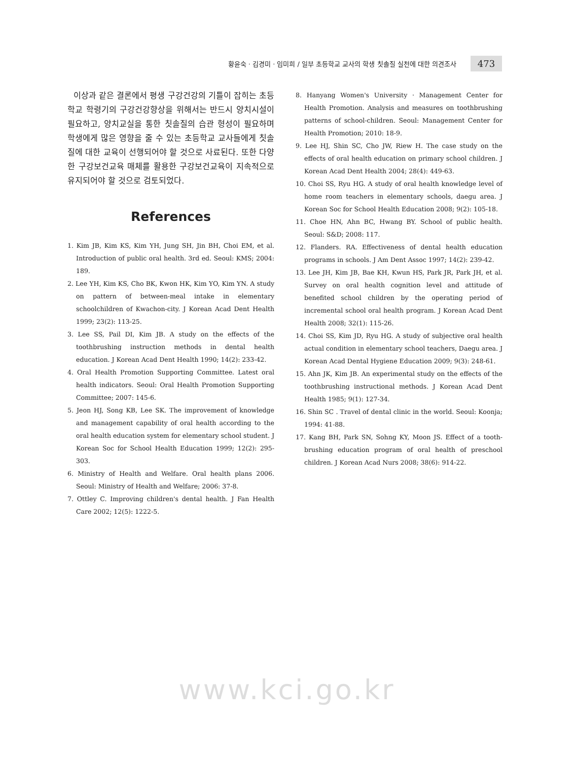황윤숙 · 김경미 · 임미희 / 일부 초등학교 교사의 학생 칫솔질 실천에 대한 의견조사
473
이상과 같은 결론에서 평생 구강건강의 기틀이 잡히는 초등학교 학령기의 구강건강향상을 위해서는 반드시 양치시설이 필요하고, 양치교실을 통한 칫솔질의 습관 형성이 필요하며 학생에게 많은 영향을 줄 수 있는 초등학교 교사들에게 칫솔질에 대한 교육이 선행되어야 할 것으로 사료된다. 또한 다양한 구강보건교육 매체를 활용한 구강보건교육이 지속적으로 유지되어야 할 것으로 검토되었다.
References
1. Kim JB, Kim KS, Kim YH, Jung SH, Jin BH, Choi EM, et al. Introduction of public oral health. 3rd ed. Seoul: KMS; 2004: 189.
2. Lee YH, Kim KS, Cho BK, Kwon HK, Kim YO, Kim YN. A study on pattern of between-meal intake in elementary schoolchildren of Kwachon-city. J Korean Acad Dent Health 1999; 23(2): 113-25.
3. Lee SS, Pail DI, Kim JB. A study on the effects of the toothbrushing instruction methods in dental health education. J Korean Acad Dent Health 1990; 14(2): 233-42.
4. Oral Health Promotion Supporting Committee. Latest oral health indicators. Seoul: Oral Health Promotion Supporting Committee; 2007: 145-6.
5. Jeon HJ, Song KB, Lee SK. The improvement of knowledge and management capability of oral health according to the oral health education system for elementary school student. J Korean Soc for School Health Education 1999; 12(2): 295-303.
6. Ministry of Health and Welfare. Oral health plans 2006. Seoul: Ministry of Health and Welfare; 2006: 37-8.
7. Ottley C. Improving children's dental health. J Fan Health Care 2002; 12(5): 1222-5.
8. Hanyang Women's University · Management Center for Health Promotion. Analysis and measures on toothbrushing patterns of school-children. Seoul: Management Center for Health Promotion; 2010: 18-9.
9. Lee HJ, Shin SC, Cho JW, Riew H. The case study on the effects of oral health education on primary school children. J Korean Acad Dent Health 2004; 28(4): 449-63.
10. Choi SS, Ryu HG. A study of oral health knowledge level of home room teachers in elementary schools, daegu area. J Korean Soc for School Health Education 2008; 9(2): 105-18.
11. Choe HN, Ahn BC, Hwang BY. School of public health. Seoul: S&D; 2008: 117.
12. Flanders. RA. Effectiveness of dental health education programs in schools. J Am Dent Assoc 1997; 14(2): 239-42.
13. Lee JH, Kim JB, Bae KH, Kwun HS, Park JR, Park JH, et al. Survey on oral health cognition level and attitude of benefited school children by the operating period of incremental school oral health program. J Korean Acad Dent Health 2008; 32(1): 115-26.
14. Choi SS, Kim JD, Ryu HG. A study of subjective oral health actual condition in elementary school teachers, Daegu area. J Korean Acad Dental Hygiene Education 2009; 9(3): 248-61.
15. Ahn JK, Kim JB. An experimental study on the effects of the toothbrushing instructional methods. J Korean Acad Dent Health 1985; 9(1): 127-34.
16. Shin SC . Travel of dental clinic in the world. Seoul: Koonja; 1994: 41-88.
17. Kang BH, Park SN, Sohng KY, Moon JS. Effect of a tooth-brushing education program of oral health of preschool children. J Korean Acad Nurs 2008; 38(6): 914-22.
www.kci.go.kr